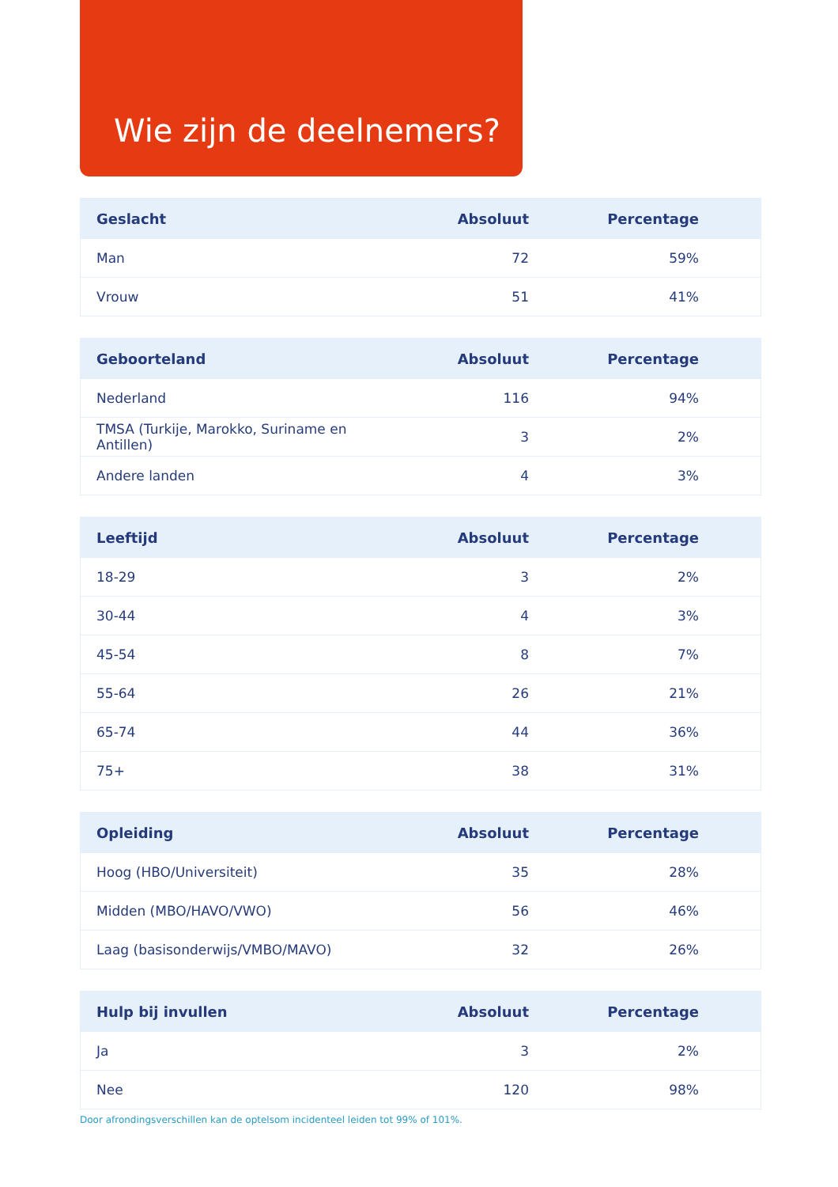Wie zijn de deelnemers?
| Geslacht | Absoluut | Percentage |
| --- | --- | --- |
| Man | 72 | 59% |
| Vrouw | 51 | 41% |
| Geboorteland | Absoluut | Percentage |
| --- | --- | --- |
| Nederland | 116 | 94% |
| TMSA (Turkije, Marokko, Suriname en Antillen) | 3 | 2% |
| Andere landen | 4 | 3% |
| Leeftijd | Absoluut | Percentage |
| --- | --- | --- |
| 18-29 | 3 | 2% |
| 30-44 | 4 | 3% |
| 45-54 | 8 | 7% |
| 55-64 | 26 | 21% |
| 65-74 | 44 | 36% |
| 75+ | 38 | 31% |
| Opleiding | Absoluut | Percentage |
| --- | --- | --- |
| Hoog (HBO/Universiteit) | 35 | 28% |
| Midden (MBO/HAVO/VWO) | 56 | 46% |
| Laag (basisonderwijs/VMBO/MAVO) | 32 | 26% |
| Hulp bij invullen | Absoluut | Percentage |
| --- | --- | --- |
| Ja | 3 | 2% |
| Nee | 120 | 98% |
Door afrondingsverschillen kan de optelsom incidenteel leiden tot 99% of 101%.